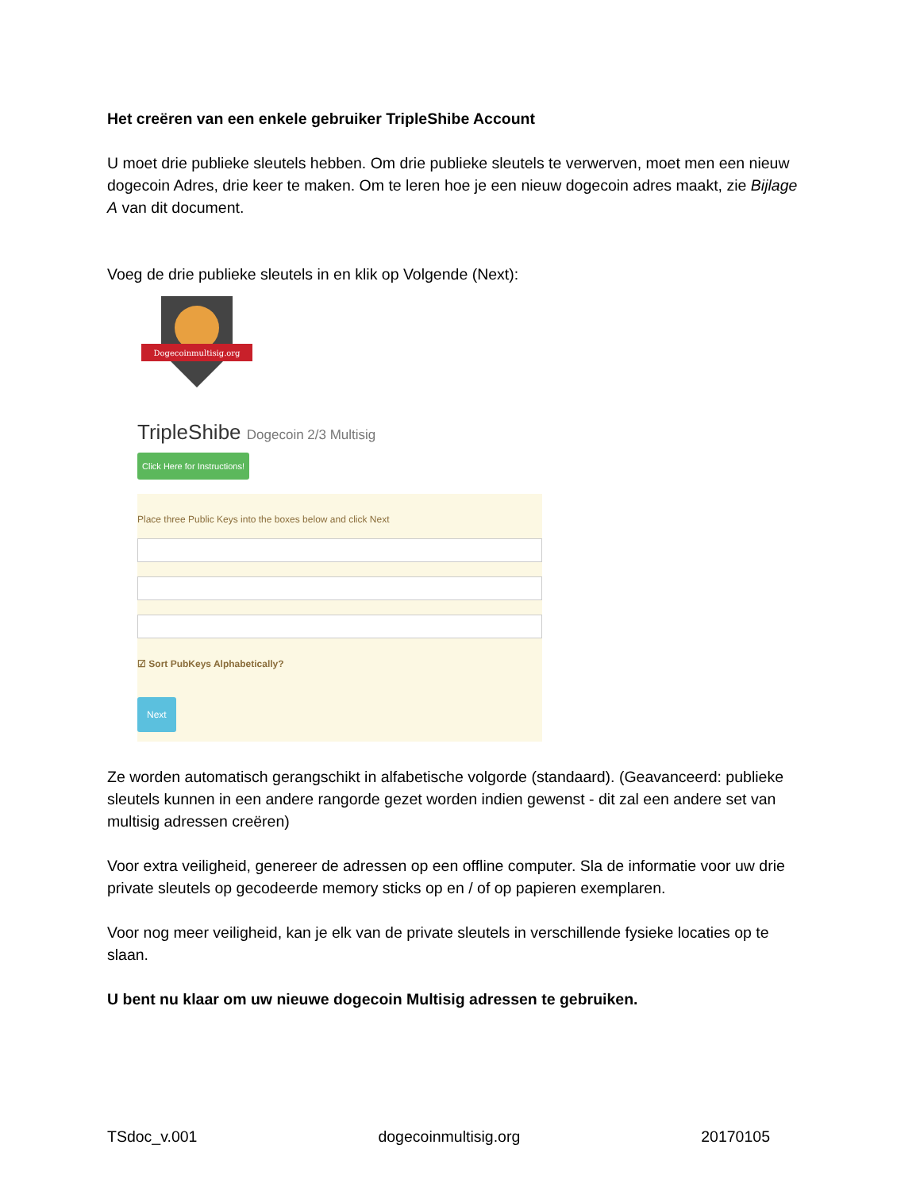Het creëren van een enkele gebruiker TripleShibe Account
U moet drie publieke sleutels hebben. Om drie publieke sleutels te verwerven, moet men een nieuw dogecoin Adres, drie keer te maken. Om te leren hoe je een nieuw dogecoin adres maakt, zie Bijlage A van dit document.
Voeg de drie publieke sleutels in en klik op Volgende (Next):
Dogecoinmultisig.org
TripleShibe Dogecoin 2/3 Multisig
Click Here for Instructions!
Place three Public Keys into the boxes below and click Next
☑ Sort PubKeys Alphabetically?
Next
Ze worden automatisch gerangschikt in alfabetische volgorde (standaard). (Geavanceerd: publieke sleutels kunnen in een andere rangorde gezet worden indien gewenst - dit zal een andere set van multisig adressen creëren)
Voor extra veiligheid, genereer de adressen op een offline computer. Sla de informatie voor uw drie private sleutels op gecodeerde memory sticks op en / of op papieren exemplaren.
Voor nog meer veiligheid, kan je elk van de private sleutels in verschillende fysieke locaties op te slaan.
U bent nu klaar om uw nieuwe dogecoin Multisig adressen te gebruiken.
TSdoc_v.001 dogecoinmultisig.org 20170105